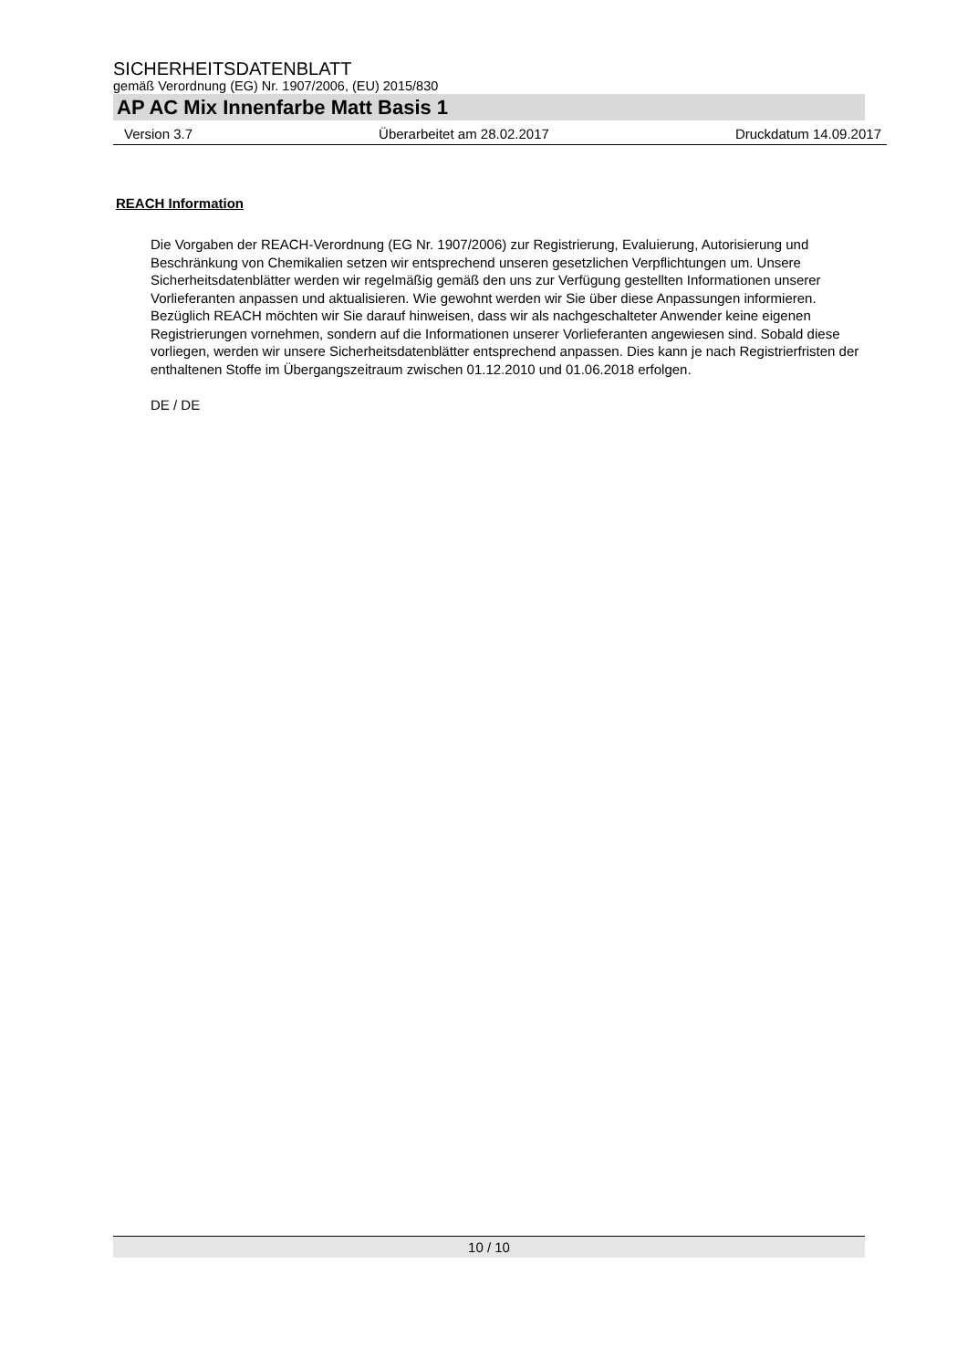SICHERHEITSDATENBLATT
gemäß Verordnung (EG) Nr. 1907/2006, (EU) 2015/830
AP AC Mix Innenfarbe Matt Basis 1
Version 3.7 Überarbeitet am 28.02.2017 Druckdatum 14.09.2017
REACH Information
Die Vorgaben der REACH-Verordnung (EG Nr. 1907/2006) zur Registrierung, Evaluierung, Autorisierung und Beschränkung von Chemikalien setzen wir entsprechend unseren gesetzlichen Verpflichtungen um. Unsere Sicherheitsdatenblätter werden wir regelmäßig gemäß den uns zur Verfügung gestellten Informationen unserer Vorlieferanten anpassen und aktualisieren. Wie gewohnt werden wir Sie über diese Anpassungen informieren.
Bezüglich REACH möchten wir Sie darauf hinweisen, dass wir als nachgeschalteter Anwender keine eigenen Registrierungen vornehmen, sondern auf die Informationen unserer Vorlieferanten angewiesen sind. Sobald diese vorliegen, werden wir unsere Sicherheitsdatenblätter entsprechend anpassen. Dies kann je nach Registrierfristen der enthaltenen Stoffe im Übergangszeitraum zwischen 01.12.2010 und 01.06.2018 erfolgen.
DE / DE
10 / 10